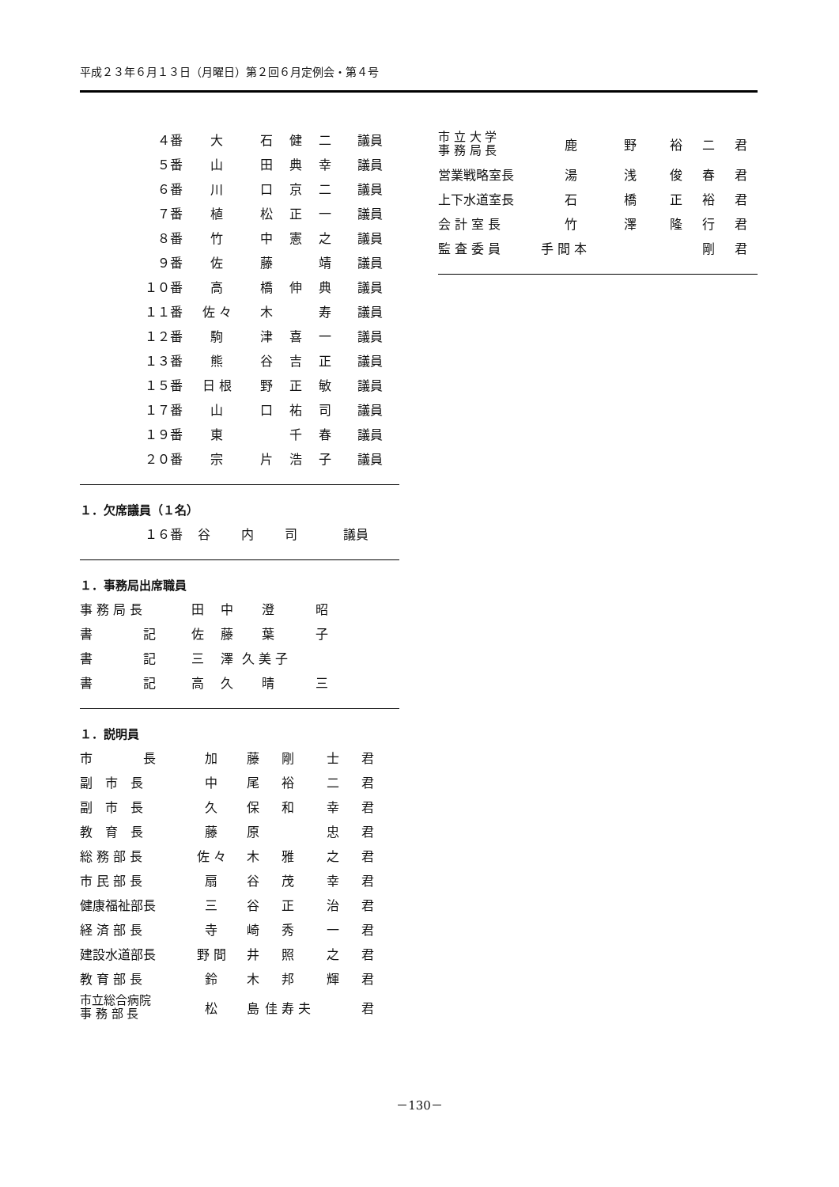平成２３年６月１３日（月曜日）第２回６月定例会・第４号
| ４番 | 大 | 石 | 健 | 二 | 議員 |
| ５番 | 山 | 田 | 典 | 幸 | 議員 |
| ６番 | 川 | 口 | 京 | 二 | 議員 |
| ７番 | 植 | 松 | 正 | 一 | 議員 |
| ８番 | 竹 | 中 | 憲 | 之 | 議員 |
| ９番 | 佐 | 藤 | | 靖 | 議員 |
| １０番 | 高 | 橋 | 伸 | 典 | 議員 |
| １１番 | 佐 々 | 木 | | 寿 | 議員 |
| １２番 | 駒 | 津 | 喜 | 一 | 議員 |
| １３番 | 熊 | 谷 | 吉 | 正 | 議員 |
| １５番 | 日 根 | 野 | 正 | 敏 | 議員 |
| １７番 | 山 | 口 | 祐 | 司 | 議員 |
| １９番 | 東 | | 千 | 春 | 議員 |
| ２０番 | 宗 | 片 | 浩 | 子 | 議員 |
１．欠席議員（１名）
| １６番 | 谷 | 内 | | 司 | 議員 |
１．事務局出席職員
| 事 務 局 長 | 田 | 中 | 澄 | 昭 |
| 書 記 | 佐 | 藤 | 葉 | 子 |
| 書 記 | 三 | 澤 | 久 美 子 | |
| 書 記 | 高 | 久 | 晴 | 三 |
１．説明員
| 市 長 | 加 | 藤 | 剛 | 士 | 君 |
| 副 市 長 | 中 | 尾 | 裕 | 二 | 君 |
| 副 市 長 | 久 | 保 | 和 | 幸 | 君 |
| 教 育 長 | 藤 | 原 | | 忠 | 君 |
| 総 務 部 長 | 佐 々 | 木 | 雅 | 之 | 君 |
| 市 民 部 長 | 扇 | 谷 | 茂 | 幸 | 君 |
| 健康福祉部長 | 三 | 谷 | 正 | 治 | 君 |
| 経 済 部 長 | 寺 | 崎 | 秀 | 一 | 君 |
| 建設水道部長 | 野 間 | 井 | 照 | 之 | 君 |
| 教 育 部 長 | 鈴 | 木 | 邦 | 輝 | 君 |
| 市立総合病院 事 務 部 長 | 松 | 島 | 佳 寿 夫 | | 君 |
| 市 立 大 学 事 務 局 長 | 鹿 | 野 | 裕 | 二 | 君 |
| 営業戦略室長 | 湯 | 浅 | 俊 | 春 | 君 |
| 上下水道室長 | 石 | 橋 | 正 | 裕 | 君 |
| 会 計 室 長 | 竹 | 澤 | 隆 | 行 | 君 |
| 監 査 委 員 | 手 間 本 | | | 剛 | 君 |
－130－